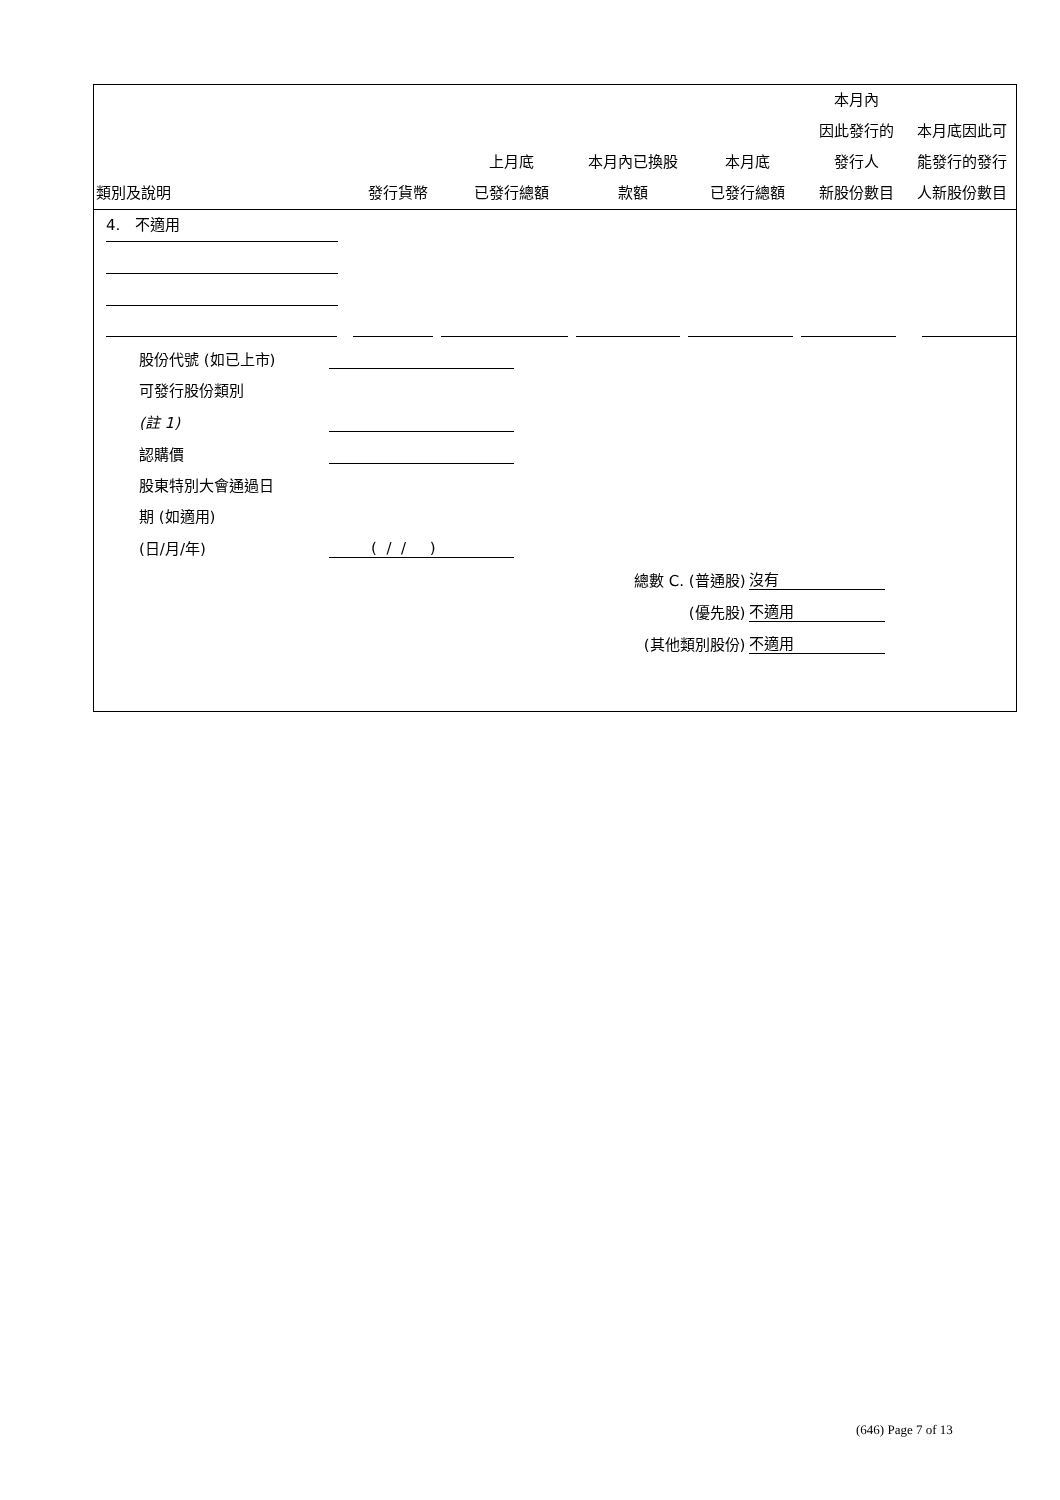| 類別及說明 | 發行貨幣 | 上月底 已發行總額 | 本月內已換股 款額 | 本月底 已發行總額 | 本月內 因此發行的 發行人 新股份數目 | 本月底因此可 能發行的發行 人新股份數目 |
| --- | --- | --- | --- | --- | --- | --- |
4. 不適用
| 股份代號 (如已上市) | |
| 可發行股份類別 | |
| (註 1) | |
| 認購價 | |
| 股東特別大會通過日 | |
| 期 (如適用) | |
| (日/月/年) | ( / / ) |
| 總數 C. (普通股) | 沒有 |
| (優先股) | 不適用 |
| (其他類別股份) | 不適用 |
(646) Page 7 of 13